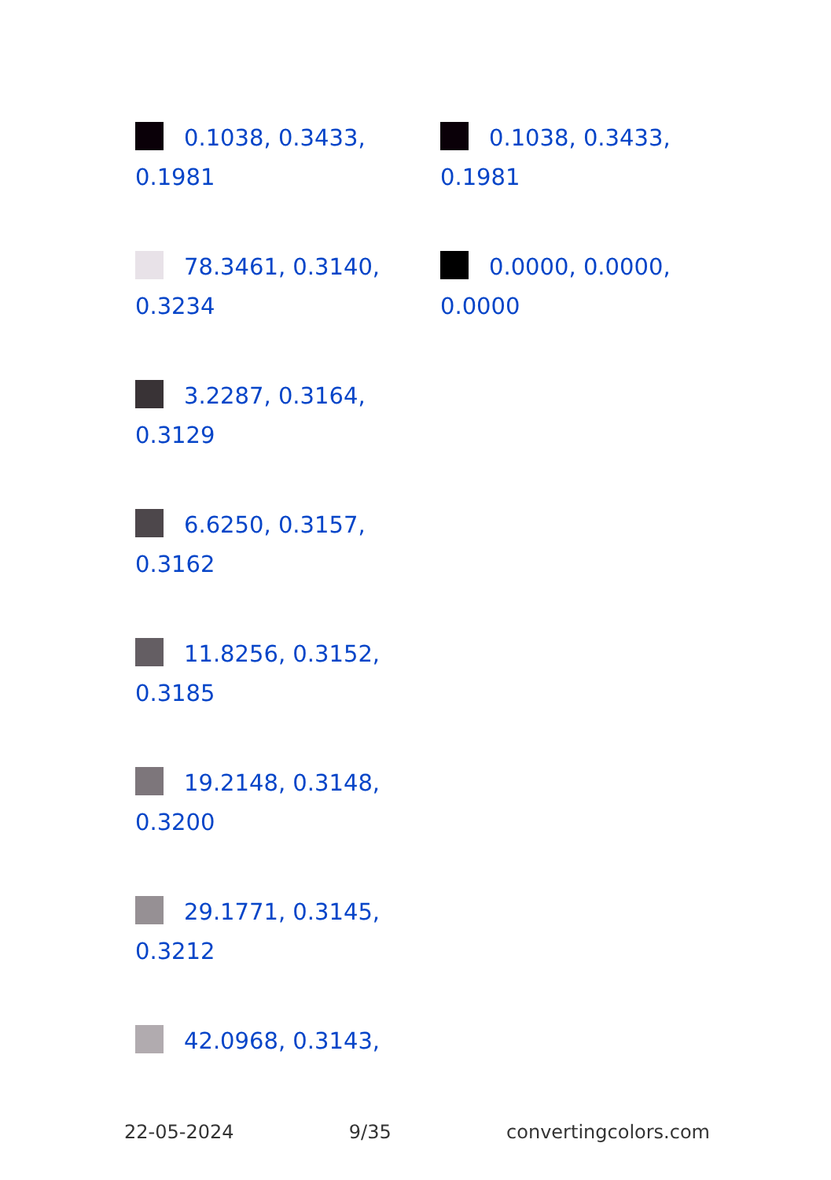0.1038, 0.3433,
0.1981
78.3461, 0.3140,
0.3234
3.2287, 0.3164,
0.3129
6.6250, 0.3157,
0.3162
11.8256, 0.3152,
0.3185
19.2148, 0.3148,
0.3200
29.1771, 0.3145,
0.3212
42.0968, 0.3143,
0.1038, 0.3433,
0.1981
0.0000, 0.0000,
0.0000
22-05-2024 9/35 convertingcolors.com